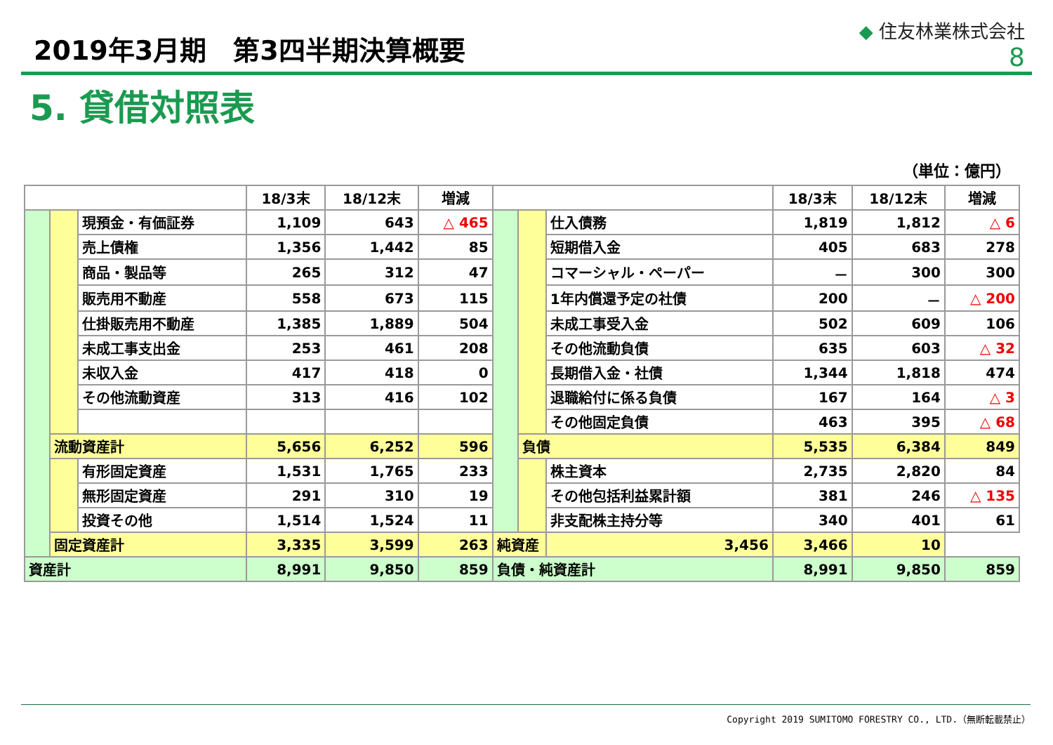2019年3月期　第3四半期決算概要
◆ 住友林業株式会社
8
5. 貸借対照表
（単位：億円）
| | | | 18/3末 | 18/12末 | 増減 | | | | 18/3末 | 18/12末 | 増減 |
| --- | --- | --- | --- | --- | --- | --- | --- | --- | --- | --- | --- |
| | | 現預金・有価証券 | 1,109 | 643 | △ 465 | | | 仕入債務 | 1,819 | 1,812 | △ 6 |
| | | 売上債権 | 1,356 | 1,442 | 85 | | | 短期借入金 | 405 | 683 | 278 |
| | | 商品・製品等 | 265 | 312 | 47 | | | コマーシャル・ペーパー | － | 300 | 300 |
| | | 販売用不動産 | 558 | 673 | 115 | | | 1年内償還予定の社債 | 200 | － | △ 200 |
| | | 仕掛販売用不動産 | 1,385 | 1,889 | 504 | | | 未成工事受入金 | 502 | 609 | 106 |
| | | 未成工事支出金 | 253 | 461 | 208 | | | その他流動負債 | 635 | 603 | △ 32 |
| | | 未収入金 | 417 | 418 | 0 | | | 長期借入金・社債 | 1,344 | 1,818 | 474 |
| | | その他流動資産 | 313 | 416 | 102 | | | 退職給付に係る負債 | 167 | 164 | △ 3 |
| | | | | | | | | その他固定負債 | 463 | 395 | △ 68 |
| | 流動資産計 | | 5,656 | 6,252 | 596 | | 負債 | | 5,535 | 6,384 | 849 |
| | | 有形固定資産 | 1,531 | 1,765 | 233 | | | 株主資本 | 2,735 | 2,820 | 84 |
| | | 無形固定資産 | 291 | 310 | 19 | | | その他包括利益累計額 | 381 | 246 | △ 135 |
| | | 投資その他 | 1,514 | 1,524 | 11 | | | 非支配株主持分等 | 340 | 401 | 61 |
| | 固定資産計 | | 3,335 | 3,599 | 263 | 純資産 | | 3,456 | 3,466 | 10 | |
| 資産計 | | | 8,991 | 9,850 | 859 | 負債・純資産計 | | | 8,991 | 9,850 | 859 |
Copyright 2019 SUMITOMO FORESTRY CO., LTD.（無断転載禁止）